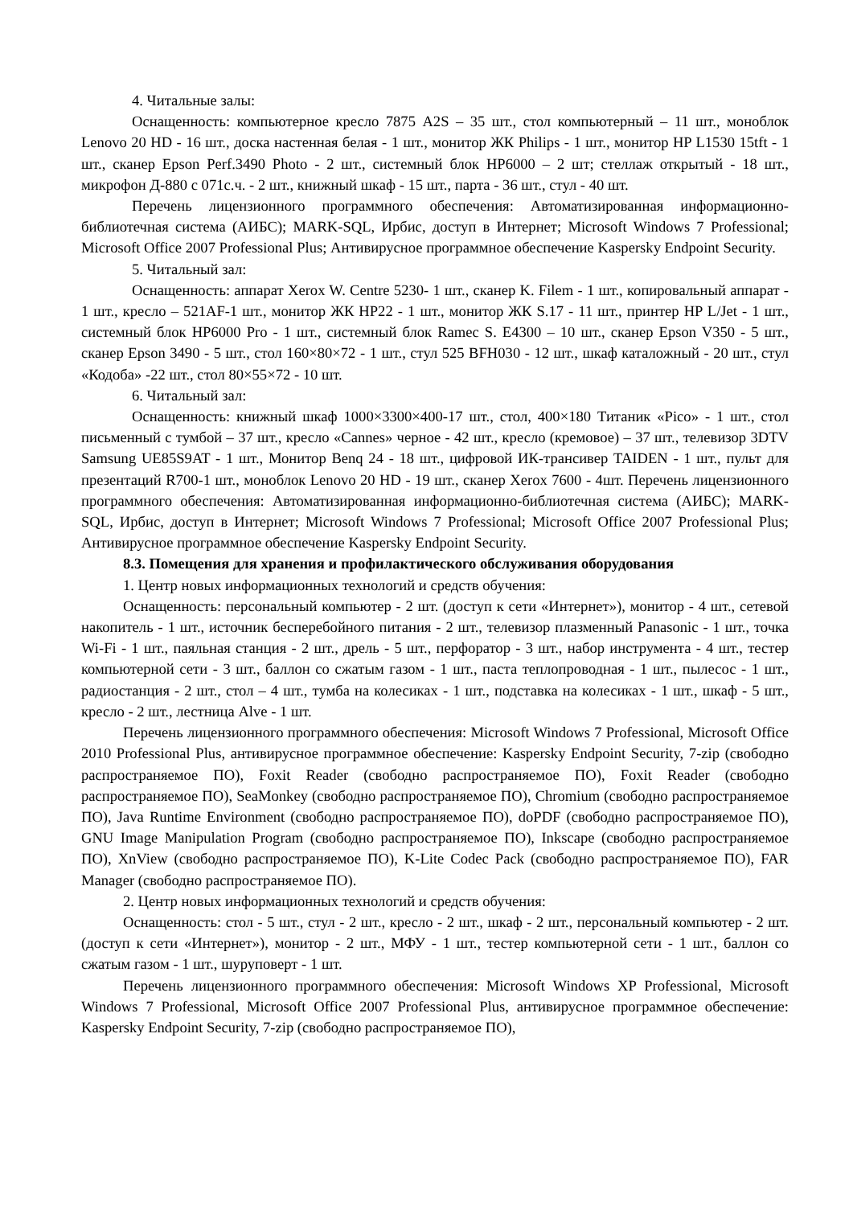4. Читальные залы:
Оснащенность: компьютерное кресло 7875 A2S – 35 шт., стол компьютерный – 11 шт., моноблок Lenovo 20 HD - 16 шт., доска настенная белая - 1 шт., монитор ЖК Philips - 1 шт., монитор HP L1530 15tft - 1 шт., сканер Epson Perf.3490 Photo - 2 шт., системный блок HP6000 – 2 шт; стеллаж открытый - 18 шт., микрофон Д-880 с 071с.ч. - 2 шт., книжный шкаф - 15 шт., парта - 36 шт., стул - 40 шт.
Перечень лицензионного программного обеспечения: Автоматизированная информационно-библиотечная система (АИБС); MARK-SQL, Ирбис, доступ в Интернет; Microsoft Windows 7 Professional; Microsoft Office 2007 Professional Plus; Антивирусное программное обеспечение Kaspersky Endpoint Security.
5. Читальный зал:
Оснащенность: аппарат Xerox W. Centre 5230- 1 шт., сканер K. Filem - 1 шт., копировальный аппарат - 1 шт., кресло – 521AF-1 шт., монитор ЖК HP22 - 1 шт., монитор ЖК S.17 - 11 шт., принтер HP L/Jet - 1 шт., системный блок HP6000 Pro - 1 шт., системный блок Ramec S. E4300 – 10 шт., сканер Epson V350 - 5 шт., сканер Epson 3490 - 5 шт., стол 160×80×72 - 1 шт., стул 525 BFH030 - 12 шт., шкаф каталожный - 20 шт., стул «Кодоба» -22 шт., стол 80×55×72 - 10 шт.
6. Читальный зал:
Оснащенность: книжный шкаф 1000×3300×400-17 шт., стол, 400×180 Титаник «Pico» - 1 шт., стол письменный с тумбой – 37 шт., кресло «Cannes» черное - 42 шт., кресло (кремовое) – 37 шт., телевизор 3DTV Samsung UE85S9AT - 1 шт., Монитор Benq 24 - 18 шт., цифровой ИК-трансивер TAIDEN - 1 шт., пульт для презентаций R700-1 шт., моноблок Lenovo 20 HD - 19 шт., сканер Xerox 7600 - 4шт. Перечень лицензионного программного обеспечения: Автоматизированная информационно-библиотечная система (АИБС); MARK-SQL, Ирбис, доступ в Интернет; Microsoft Windows 7 Professional; Microsoft Office 2007 Professional Plus; Антивирусное программное обеспечение Kaspersky Endpoint Security.
8.3. Помещения для хранения и профилактического обслуживания оборудования
1. Центр новых информационных технологий и средств обучения:
Оснащенность: персональный компьютер - 2 шт. (доступ к сети «Интернет»), монитор - 4 шт., сетевой накопитель - 1 шт., источник бесперебойного питания - 2 шт., телевизор плазменный Panasonic - 1 шт., точка Wi-Fi - 1 шт., паяльная станция - 2 шт., дрель - 5 шт., перфоратор - 3 шт., набор инструмента - 4 шт., тестер компьютерной сети - 3 шт., баллон со сжатым газом - 1 шт., паста теплопроводная - 1 шт., пылесос - 1 шт., радиостанция - 2 шт., стол – 4 шт., тумба на колесиках - 1 шт., подставка на колесиках - 1 шт., шкаф - 5 шт., кресло - 2 шт., лестница Alve - 1 шт.
Перечень лицензионного программного обеспечения: Microsoft Windows 7 Professional, Microsoft Office 2010 Professional Plus, антивирусное программное обеспечение: Kaspersky Endpoint Security, 7-zip (свободно распространяемое ПО), Foxit Reader (свободно распространяемое ПО), Foxit Reader (свободно распространяемое ПО), SeaMonkey (свободно распространяемое ПО), Chromium (свободно распространяемое ПО), Java Runtime Environment (свободно распространяемое ПО), doPDF (свободно распространяемое ПО), GNU Image Manipulation Program (свободно распространяемое ПО), Inkscape (свободно распространяемое ПО), XnView (свободно распространяемое ПО), K-Lite Codec Pack (свободно распространяемое ПО), FAR Manager (свободно распространяемое ПО).
2. Центр новых информационных технологий и средств обучения:
Оснащенность: стол - 5 шт., стул - 2 шт., кресло - 2 шт., шкаф - 2 шт., персональный компьютер - 2 шт. (доступ к сети «Интернет»), монитор - 2 шт., МФУ - 1 шт., тестер компьютерной сети - 1 шт., баллон со сжатым газом - 1 шт., шуруповерт - 1 шт.
Перечень лицензионного программного обеспечения: Microsoft Windows XP Professional, Microsoft Windows 7 Professional, Microsoft Office 2007 Professional Plus, антивирусное программное обеспечение: Kaspersky Endpoint Security, 7-zip (свободно распространяемое ПО),